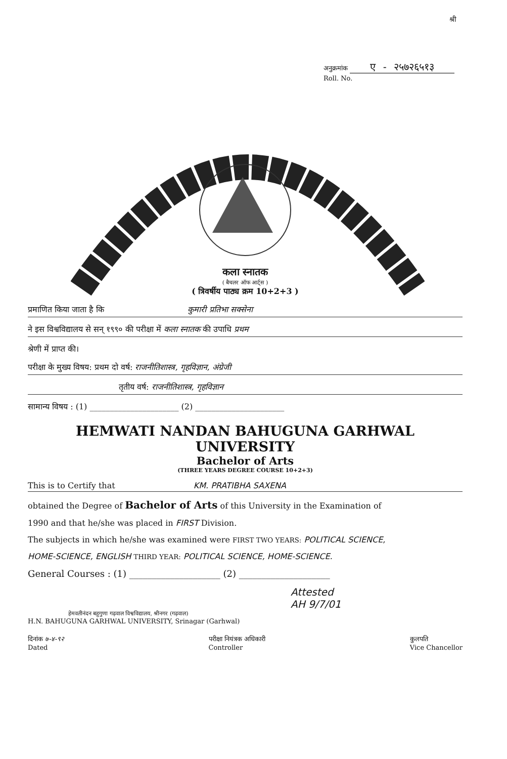श्री
अनुक्रमांक ए - २५७२६५१३
Roll. No.
कला स्नातक
( बैचलर ऑफ आर्ट्स )
( त्रिवर्षीय पाठ्य क्रम 10+2+3 )
प्रमाणित किया जाता है कि कुमारी प्रतिभा सक्सेना
ने इस विश्वविद्यालय से सन् १९९० की परीक्षा में कला स्नातक की उपाधि प्रथम
श्रेणी में प्राप्त की।
परीक्षा के मुख्य विषय: प्रथम दो वर्ष: राजनीतिशास्त्र, गृहविज्ञान, अंग्रेजी
तृतीय वर्ष: राजनीतिशास्त्र, गृहविज्ञान
सामान्य विषय : (1) ______________________ (2) ______________________
HEMWATI NANDAN BAHUGUNA GARHWAL UNIVERSITY
Bachelor of Arts
(THREE YEARS DEGREE COURSE 10+2+3)
This is to Certify that KM. PRATIBHA SAXENA
obtained the Degree of Bachelor of Arts of this University in the Examination of
1990 and that he/she was placed in FIRST Division.
The subjects in which he/she was examined were FIRST TWO YEARS: POLITICAL SCIENCE,
HOME-SCIENCE, ENGLISH THIRD YEAR: POLITICAL SCIENCE, HOME-SCIENCE.
General Courses : (1) ____________________ (2) ____________________
Attested
AH 9/7/01
हेमवतीनंदन बहुगुणा गढ़वाल विश्वविद्यालय, श्रीनगर (गढ़वाल)
H.N. BAHUGUNA GARHWAL UNIVERSITY, Srinagar (Garhwal)
दिनांक ७-४-९२
Dated
परीक्षा नियंत्रक अधिकारी
Controller
कुलपति
Vice Chancellor